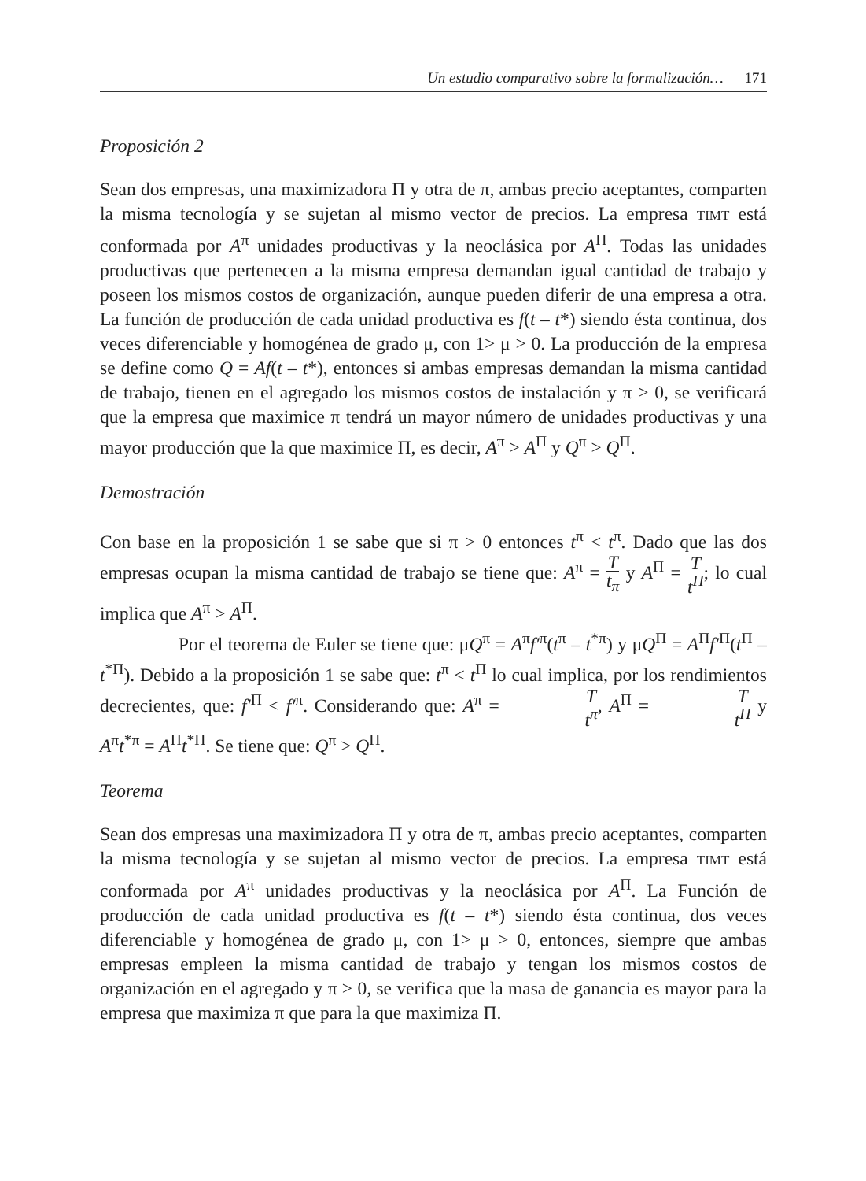Un estudio comparativo sobre la formalización… 171
Proposición 2
Sean dos empresas, una maximizadora Π y otra de π, ambas precio aceptantes, comparten la misma tecnología y se sujetan al mismo vector de precios. La empresa TIMT está conformada por A<sup>π</sup> unidades productivas y la neoclásica por A<sup>Π</sup>. Todas las unidades productivas que pertenecen a la misma empresa demandan igual cantidad de trabajo y poseen los mismos costos de organización, aunque pueden diferir de una empresa a otra. La función de producción de cada unidad productiva es f(t – t*) siendo ésta continua, dos veces diferenciable y homogénea de grado μ, con 1> μ > 0. La producción de la empresa se define como Q = Af(t – t*), entonces si ambas empresas demandan la misma cantidad de trabajo, tienen en el agregado los mismos costos de instalación y π > 0, se verificará que la empresa que maximice π tendrá un mayor número de unidades productivas y una mayor producción que la que maximice Π, es decir, A<sup>π</sup> > A<sup>Π</sup> y Q<sup>π</sup> > Q<sup>Π</sup>.
Demostración
Con base en la proposición 1 se sabe que si π > 0 entonces t<sup>π</sup> < t<sup>π</sup>. Dado que las dos empresas ocupan la misma cantidad de trabajo se tiene que: A<sup>π</sup> = T t<sub>π</sub> y A<sup>Π</sup> = T t<sup>Π</sup>; lo cual implica que A<sup>π</sup> > A<sup>Π</sup>.
Por el teorema de Euler se tiene que: μQ<sup>π</sup> = A<sup>π</sup>f′<sup>π</sup>(t<sup>π</sup> – t<sup>*π</sup>) y μQ<sup>Π</sup> = A<sup>Π</sup>f′<sup>Π</sup>(t<sup>Π</sup> – t<sup>*Π</sup>). Debido a la proposición 1 se sabe que: t<sup>π</sup> < t<sup>Π</sup> lo cual implica, por los rendimientos decrecientes, que: f′<sup>Π</sup> < f′<sup>π</sup>. Considerando que: A<sup>π</sup> = T t<sup>π</sup>, A<sup>Π</sup> = T t<sup>Π</sup> y A<sup>π</sup>t<sup>*π</sup> = A<sup>Π</sup>t<sup>*Π</sup>. Se tiene que: Q<sup>π</sup> > Q<sup>Π</sup>.
Teorema
Sean dos empresas una maximizadora Π y otra de π, ambas precio aceptantes, comparten la misma tecnología y se sujetan al mismo vector de precios. La empresa TIMT está conformada por A<sup>π</sup> unidades productivas y la neoclásica por A<sup>Π</sup>. La Función de producción de cada unidad productiva es f(t – t*) siendo ésta continua, dos veces diferenciable y homogénea de grado μ, con 1> μ > 0, entonces, siempre que ambas empresas empleen la misma cantidad de trabajo y tengan los mismos costos de organización en el agregado y π > 0, se verifica que la masa de ganancia es mayor para la empresa que maximiza π que para la que maximiza Π.